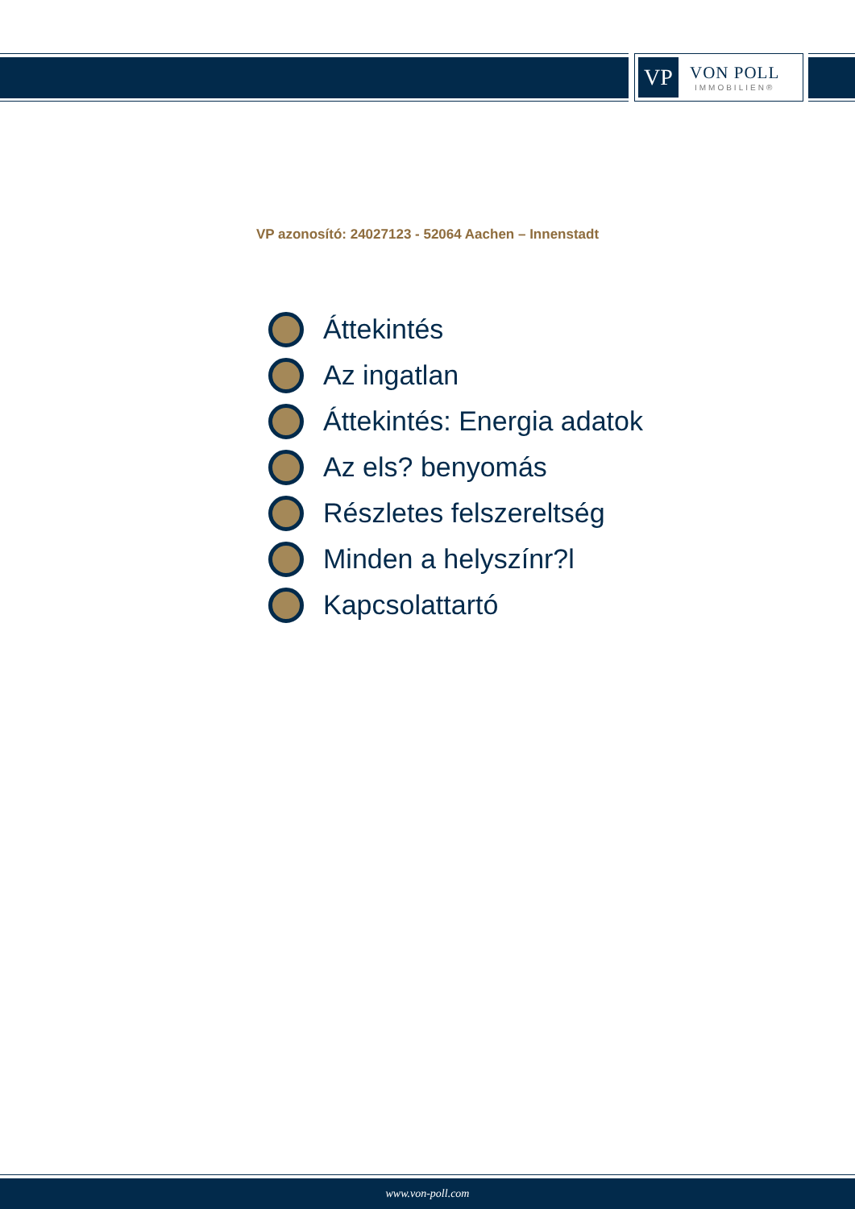VP
VON POLL
IMMOBILIEN®
VP azonosító: 24027123 - 52064 Aachen – Innenstadt
Áttekintés
Az ingatlan
Áttekintés: Energia adatok
Az els? benyomás
Részletes felszereltség
Minden a helyszínr?l
Kapcsolattartó
www.von-poll.com